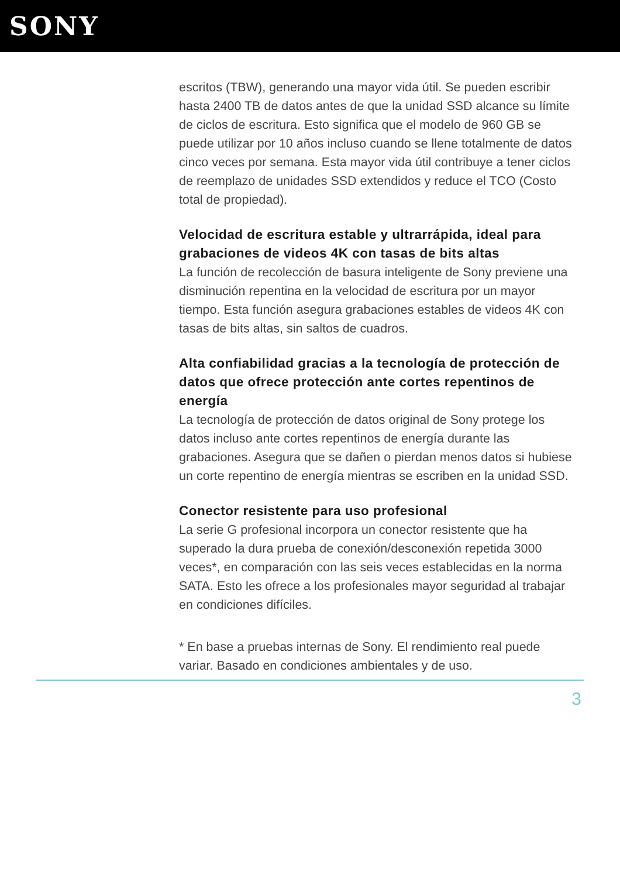SONY
escritos (TBW), generando una mayor vida útil. Se pueden escribir hasta 2400 TB de datos antes de que la unidad SSD alcance su límite de ciclos de escritura. Esto significa que el modelo de 960 GB se puede utilizar por 10 años incluso cuando se llene totalmente de datos cinco veces por semana. Esta mayor vida útil contribuye a tener ciclos de reemplazo de unidades SSD extendidos y reduce el TCO (Costo total de propiedad).
Velocidad de escritura estable y ultrarrápida, ideal para grabaciones de videos 4K con tasas de bits altas
La función de recolección de basura inteligente de Sony previene una disminución repentina en la velocidad de escritura por un mayor tiempo. Esta función asegura grabaciones estables de videos 4K con tasas de bits altas, sin saltos de cuadros.
Alta confiabilidad gracias a la tecnología de protección de datos que ofrece protección ante cortes repentinos de energía
La tecnología de protección de datos original de Sony protege los datos incluso ante cortes repentinos de energía durante las grabaciones. Asegura que se dañen o pierdan menos datos si hubiese un corte repentino de energía mientras se escriben en la unidad SSD.
Conector resistente para uso profesional
La serie G profesional incorpora un conector resistente que ha superado la dura prueba de conexión/desconexión repetida 3000 veces*, en comparación con las seis veces establecidas en la norma SATA. Esto les ofrece a los profesionales mayor seguridad al trabajar en condiciones difíciles.
* En base a pruebas internas de Sony. El rendimiento real puede variar. Basado en condiciones ambientales y de uso.
3